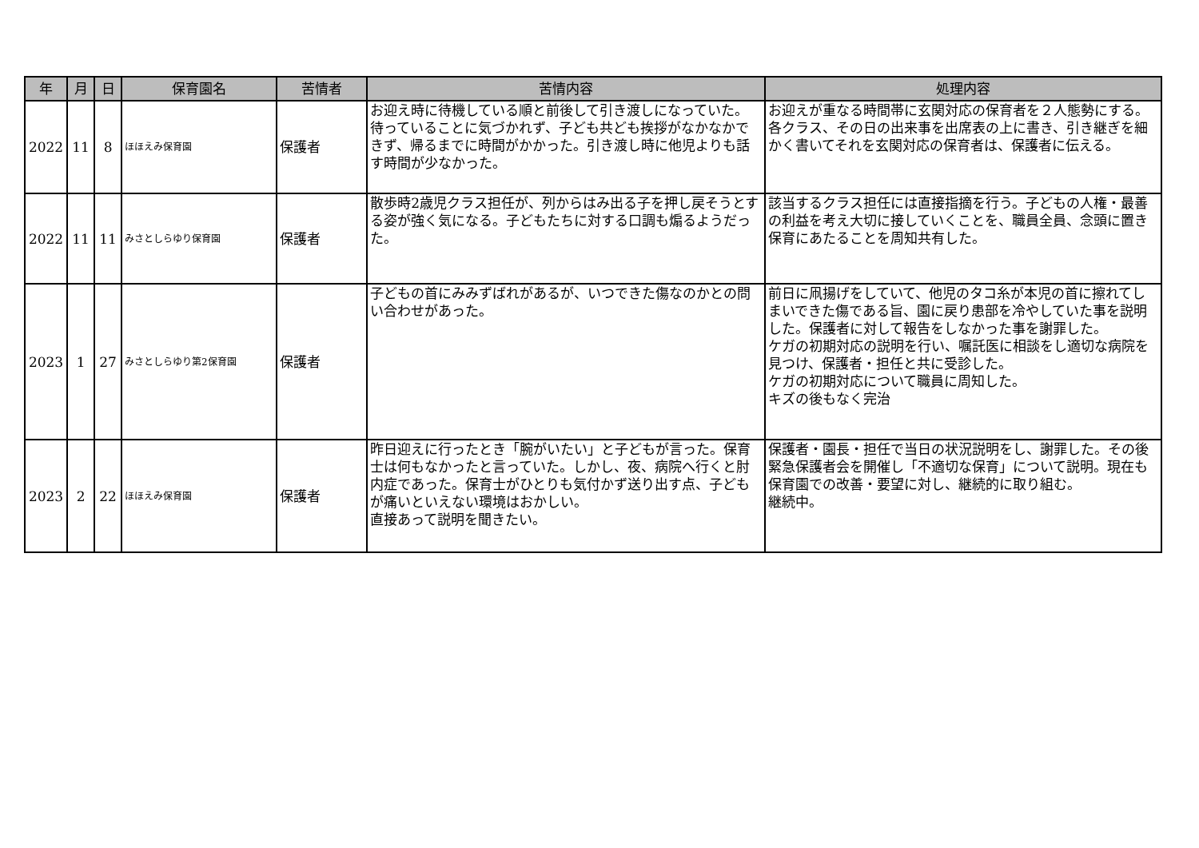| 年 | 月 | 日 | 保育園名 | 苦情者 | 苦情内容 | 処理内容 |
| --- | --- | --- | --- | --- | --- | --- |
| 2022 | 11 | 8 | ほほえみ保育園 | 保護者 | お迎え時に待機している順と前後して引き渡しになっていた。待っていることに気づかれず、子ども共ども挨拶がなかなかできず、帰るまでに時間がかかった。引き渡し時に他児よりも話す時間が少なかった。 | お迎えが重なる時間帯に玄関対応の保育者を２人態勢にする。各クラス、その日の出来事を出席表の上に書き、引き継ぎを細かく書いてそれを玄関対応の保育者は、保護者に伝える。 |
| 2022 | 11 | 11 | みさとしらゆり保育園 | 保護者 | 散歩時2歳児クラス担任が、列からはみ出る子を押し戻そうとする姿が強く気になる。子どもたちに対する口調も煽るようだった。 | 該当するクラス担任には直接指摘を行う。子どもの人権・最善の利益を考え大切に接していくことを、職員全員、念頭に置き保育にあたることを周知共有した。 |
| 2023 | 1 | 27 | みさとしらゆり第2保育園 | 保護者 | 子どもの首にみみずばれがあるが、いつできた傷なのかとの問い合わせがあった。 | 前日に凧揚げをしていて、他児のタコ糸が本児の首に擦れてしまいできた傷である旨、園に戻り患部を冷やしていた事を説明した。保護者に対して報告をしなかった事を謝罪した。 ケガの初期対応の説明を行い、嘱託医に相談をし適切な病院を見つけ、保護者・担任と共に受診した。 ケガの初期対応について職員に周知した。 キズの後もなく完治 |
| 2023 | 2 | 22 | ほほえみ保育園 | 保護者 | 昨日迎えに行ったとき「腕がいたい」と子どもが言った。保育士は何もなかったと言っていた。しかし、夜、病院へ行くと肘内症であった。保育士がひとりも気付かず送り出す点、子どもが痛いといえない環境はおかしい。 直接あって説明を聞きたい。 | 保護者・園長・担任で当日の状況説明をし、謝罪した。その後緊急保護者会を開催し「不適切な保育」について説明。現在も保育園での改善・要望に対し、継続的に取り組む。 継続中。 |